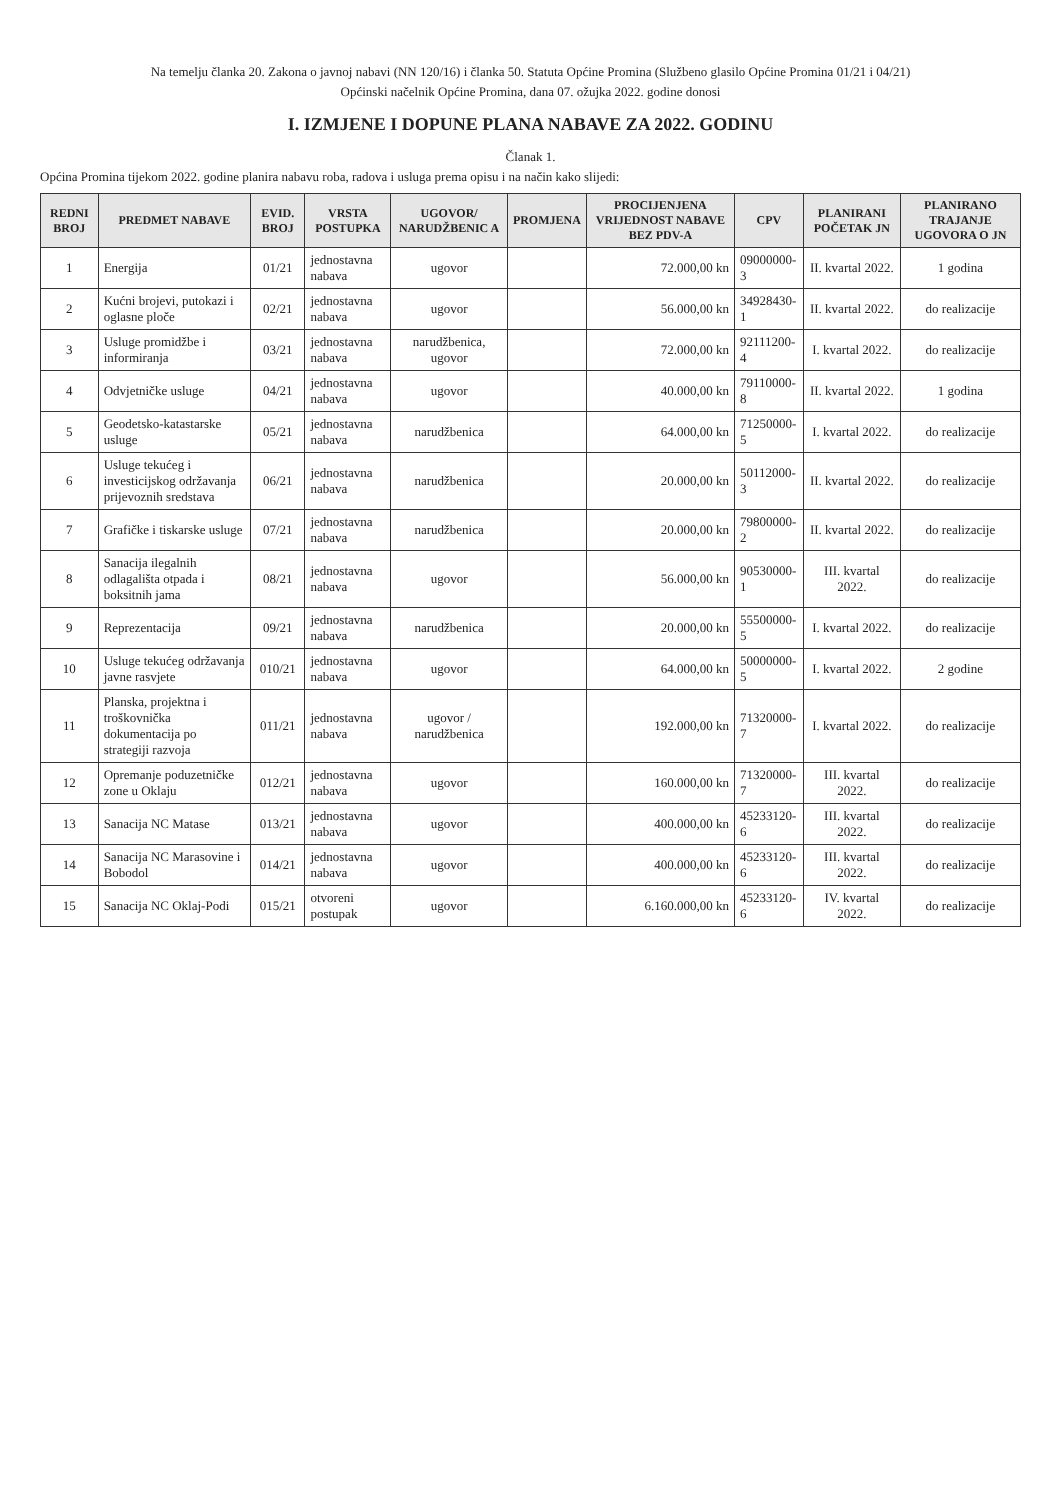Na temelju članka 20. Zakona o javnoj nabavi (NN 120/16) i članka 50. Statuta Općine Promina (Službeno glasilo Općine Promina 01/21 i 04/21)
Općinski načelnik Općine Promina, dana 07. ožujka 2022. godine donosi
I. IZMJENE I DOPUNE PLANA NABAVE ZA 2022. GODINU
Članak 1.
Općina Promina tijekom 2022. godine planira nabavu roba, radova i usluga prema opisu i na način kako slijedi:
| REDNI BROJ | PREDMET NABAVE | EVID. BROJ | VRSTA POSTUPKA | UGOVOR/ NARUDŽBENIC A | PROMJENA | PROCIJENJENA VRIJEDNOST NABAVE BEZ PDV-A | CPV | PLANIRANI POČETAK JN | PLANIRANO TRAJANJE UGOVORA O JN |
| --- | --- | --- | --- | --- | --- | --- | --- | --- | --- |
| 1 | Energija | 01/21 | jednostavna nabava | ugovor | | 72.000,00 kn | 09000000-3 | II. kvartal 2022. | 1 godina |
| 2 | Kućni brojevi, putokazi i oglasne ploče | 02/21 | jednostavna nabava | ugovor | | 56.000,00 kn | 34928430-1 | II. kvartal 2022. | do realizacije |
| 3 | Usluge promidžbe i informiranja | 03/21 | jednostavna nabava | narudžbenica, ugovor | | 72.000,00 kn | 92111200-4 | I. kvartal 2022. | do realizacije |
| 4 | Odvjetničke usluge | 04/21 | jednostavna nabava | ugovor | | 40.000,00 kn | 79110000-8 | II. kvartal 2022. | 1 godina |
| 5 | Geodetsko-katastarske usluge | 05/21 | jednostavna nabava | narudžbenica | | 64.000,00 kn | 71250000-5 | I. kvartal 2022. | do realizacije |
| 6 | Usluge tekućeg i investicijskog održavanja prijevoznih sredstava | 06/21 | jednostavna nabava | narudžbenica | | 20.000,00 kn | 50112000-3 | II. kvartal 2022. | do realizacije |
| 7 | Grafičke i tiskarske usluge | 07/21 | jednostavna nabava | narudžbenica | | 20.000,00 kn | 79800000-2 | II. kvartal 2022. | do realizacije |
| 8 | Sanacija ilegalnih odlagališta otpada i boksitnih jama | 08/21 | jednostavna nabava | ugovor | | 56.000,00 kn | 90530000-1 | III. kvartal 2022. | do realizacije |
| 9 | Reprezentacija | 09/21 | jednostavna nabava | narudžbenica | | 20.000,00 kn | 55500000-5 | I. kvartal 2022. | do realizacije |
| 10 | Usluge tekućeg održavanja javne rasvjete | 010/21 | jednostavna nabava | ugovor | | 64.000,00 kn | 50000000-5 | I. kvartal 2022. | 2 godine |
| 11 | Planska, projektna i troškovnička dokumentacija po strategiji razvoja | 011/21 | jednostavna nabava | ugovor / narudžbenica | | 192.000,00 kn | 71320000-7 | I. kvartal 2022. | do realizacije |
| 12 | Opremanje poduzetničke zone u Oklaju | 012/21 | jednostavna nabava | ugovor | | 160.000,00 kn | 71320000-7 | III. kvartal 2022. | do realizacije |
| 13 | Sanacija NC Matase | 013/21 | jednostavna nabava | ugovor | | 400.000,00 kn | 45233120-6 | III. kvartal 2022. | do realizacije |
| 14 | Sanacija NC Marasovine i Bobodol | 014/21 | jednostavna nabava | ugovor | | 400.000,00 kn | 45233120-6 | III. kvartal 2022. | do realizacije |
| 15 | Sanacija NC Oklaj-Podi | 015/21 | otvoreni postupak | ugovor | | 6.160.000,00 kn | 45233120-6 | IV. kvartal 2022. | do realizacije |